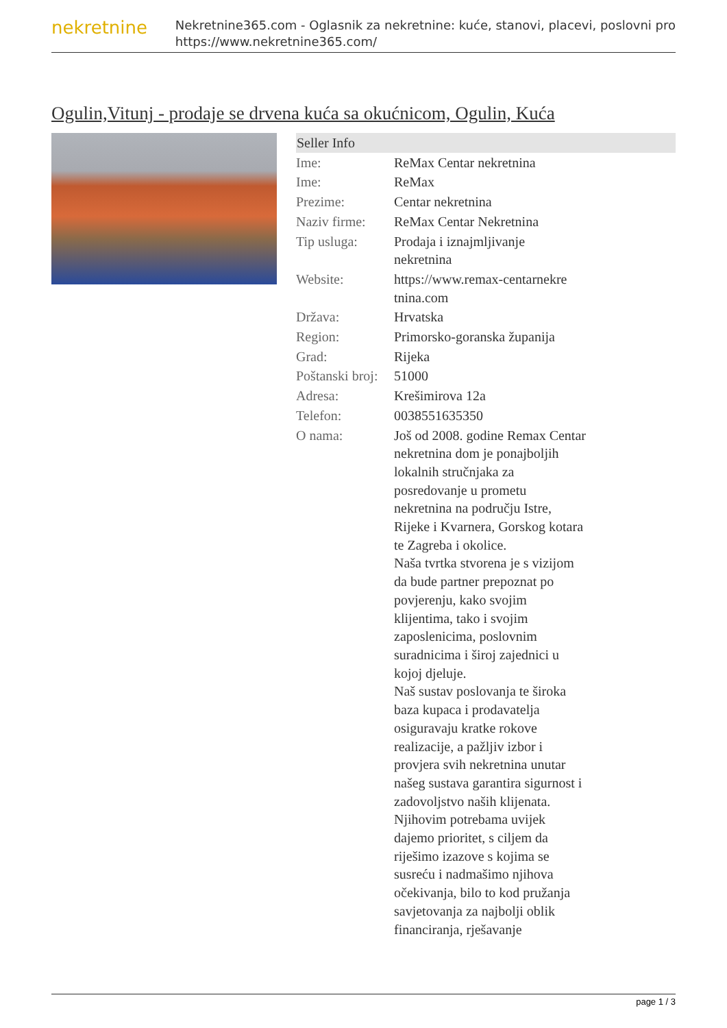nekretnine
Nekretnine365.com - Oglasnik za nekretnine: kuće, stanovi, placevi, poslovni pro
https://www.nekretnine365.com/
Ogulin,Vitunj - prodaje se drvena kuća sa okućnicom, Ogulin, Kuća
| Seller Info | | |
| --- | --- | --- |
| Ime: | ReMax Centar nekretnina | |
| Ime: | ReMax | |
| Prezime: | Centar nekretnina | |
| Naziv firme: | ReMax Centar Nekretnina | |
| Tip usluga: | Prodaja i iznajmljivanje nekretnina | |
| Website: | https://www.remax-centarnekre tnina.com | |
| Država: | Hrvatska | |
| Region: | Primorsko-goranska županija | |
| Grad: | Rijeka | |
| Poštanski broj: | 51000 | |
| Adresa: | Krešimirova 12a | |
| Telefon: | 0038551635350 | |
| O nama: | Još od 2008. godine Remax Centar nekretnina dom je ponajboljih lokalnih stručnjaka za posredovanje u prometu nekretnina na području Istre, Rijeke i Kvarnera, Gorskog kotara te Zagreba i okolice. Naša tvrtka stvorena je s vizijom da bude partner prepoznat po povjerenju, kako svojim klijentima, tako i svojim zaposlenicima, poslovnim suradnicima i široj zajednici u kojoj djeluje. Naš sustav poslovanja te široka baza kupaca i prodavatelja osiguravaju kratke rokove realizacije, a pažljiv izbor i provjera svih nekretnina unutar našeg sustava garantira sigurnost i zadovoljstvo naših klijenata. Njihovim potrebama uvijek dajemo prioritet, s ciljem da riješimo izazove s kojima se susreću i nadmašimo njihova očekivanja, bilo to kod pružanja savjetovanja za najbolji oblik financiranja, rješavanje | |
page 1 / 3